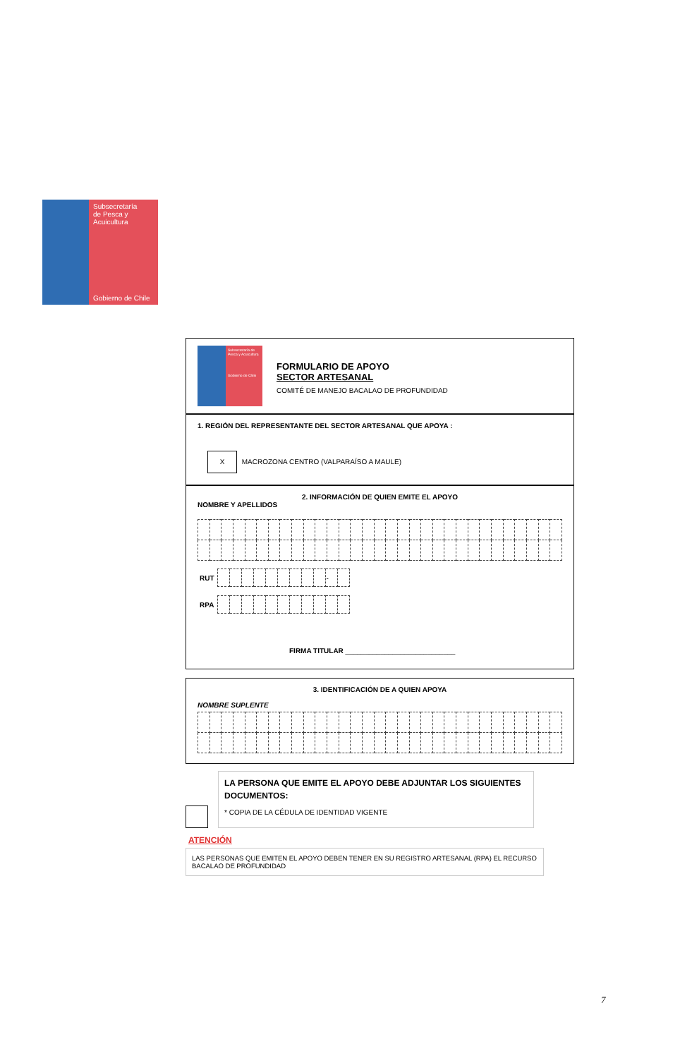Subsecretaría
de Pesca y
Acuicultura
Gobierno de Chile
Subsecretaría de Pesca y Acuicultura
Gobierno de Chile
FORMULARIO DE APOYO
SECTOR ARTESANAL
COMITÉ DE MANEJO BACALAO DE PROFUNDIDAD
1. REGIÓN DEL REPRESENTANTE DEL SECTOR ARTESANAL QUE APOYA :
X MACROZONA CENTRO (VALPARAÍSO A MAULE)
2. INFORMACIÓN DE QUIEN EMITE EL APOYO
NOMBRE Y APELLIDOS
| RUT | / / / / / / / / / / - / / |
| RPA | |
FIRMA TITULAR ____________________________
3. IDENTIFICACIÓN DE A QUIEN APOYA
NOMBRE SUPLENTE
LA PERSONA QUE EMITE EL APOYO DEBE ADJUNTAR LOS SIGUIENTES DOCUMENTOS:
* COPIA DE LA CÉDULA DE IDENTIDAD VIGENTE
ATENCIÓN
LAS PERSONAS QUE EMITEN EL APOYO DEBEN TENER EN SU REGISTRO ARTESANAL (RPA) EL RECURSO BACALAO DE PROFUNDIDAD
7